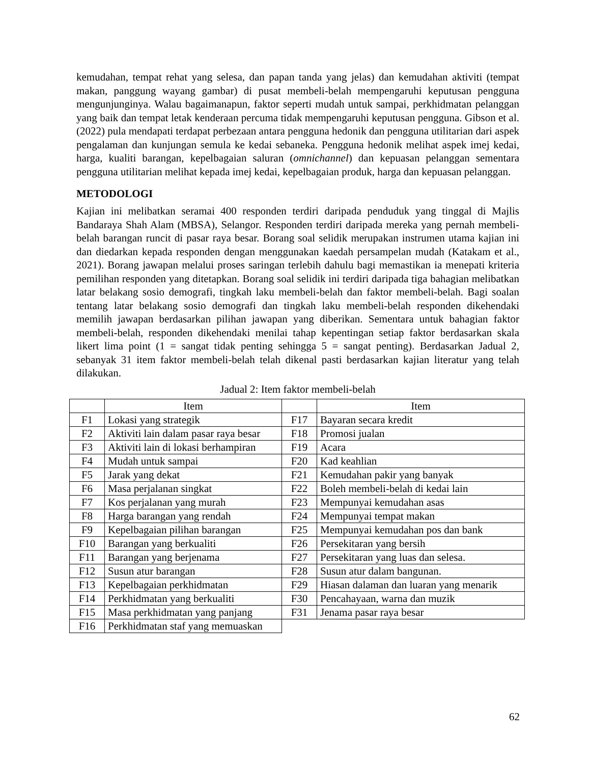kemudahan, tempat rehat yang selesa, dan papan tanda yang jelas) dan kemudahan aktiviti (tempat makan, panggung wayang gambar) di pusat membeli-belah mempengaruhi keputusan pengguna mengunjunginya. Walau bagaimanapun, faktor seperti mudah untuk sampai, perkhidmatan pelanggan yang baik dan tempat letak kenderaan percuma tidak mempengaruhi keputusan pengguna. Gibson et al. (2022) pula mendapati terdapat perbezaan antara pengguna hedonik dan pengguna utilitarian dari aspek pengalaman dan kunjungan semula ke kedai sebaneka. Pengguna hedonik melihat aspek imej kedai, harga, kualiti barangan, kepelbagaian saluran (omnichannel) dan kepuasan pelanggan sementara pengguna utilitarian melihat kepada imej kedai, kepelbagaian produk, harga dan kepuasan pelanggan.
METODOLOGI
Kajian ini melibatkan seramai 400 responden terdiri daripada penduduk yang tinggal di Majlis Bandaraya Shah Alam (MBSA), Selangor. Responden terdiri daripada mereka yang pernah membeli-belah barangan runcit di pasar raya besar. Borang soal selidik merupakan instrumen utama kajian ini dan diedarkan kepada responden dengan menggunakan kaedah persampelan mudah (Katakam et al., 2021). Borang jawapan melalui proses saringan terlebih dahulu bagi memastikan ia menepati kriteria pemilihan responden yang ditetapkan. Borang soal selidik ini terdiri daripada tiga bahagian melibatkan latar belakang sosio demografi, tingkah laku membeli-belah dan faktor membeli-belah. Bagi soalan tentang latar belakang sosio demografi dan tingkah laku membeli-belah responden dikehendaki memilih jawapan berdasarkan pilihan jawapan yang diberikan. Sementara untuk bahagian faktor membeli-belah, responden dikehendaki menilai tahap kepentingan setiap faktor berdasarkan skala likert lima point (1 = sangat tidak penting sehingga 5 = sangat penting). Berdasarkan Jadual 2, sebanyak 31 item faktor membeli-belah telah dikenal pasti berdasarkan kajian literatur yang telah dilakukan.
Jadual 2: Item faktor membeli-belah
| | Item | | Item |
| F1 | Lokasi yang strategik | F17 | Bayaran secara kredit |
| F2 | Aktiviti lain dalam pasar raya besar | F18 | Promosi jualan |
| F3 | Aktiviti lain di lokasi berhampiran | F19 | Acara |
| F4 | Mudah untuk sampai | F20 | Kad keahlian |
| F5 | Jarak yang dekat | F21 | Kemudahan pakir yang banyak |
| F6 | Masa perjalanan singkat | F22 | Boleh membeli-belah di kedai lain |
| F7 | Kos perjalanan yang murah | F23 | Mempunyai kemudahan asas |
| F8 | Harga barangan yang rendah | F24 | Mempunyai tempat makan |
| F9 | Kepelbagaian pilihan barangan | F25 | Mempunyai kemudahan pos dan bank |
| F10 | Barangan yang berkualiti | F26 | Persekitaran yang bersih |
| F11 | Barangan yang berjenama | F27 | Persekitaran yang luas dan selesa. |
| F12 | Susun atur barangan | F28 | Susun atur dalam bangunan. |
| F13 | Kepelbagaian perkhidmatan | F29 | Hiasan dalaman dan luaran yang menarik |
| F14 | Perkhidmatan yang berkualiti | F30 | Pencahayaan, warna dan muzik |
| F15 | Masa perkhidmatan yang panjang | F31 | Jenama pasar raya besar |
| F16 | Perkhidmatan staf yang memuaskan | | |
62